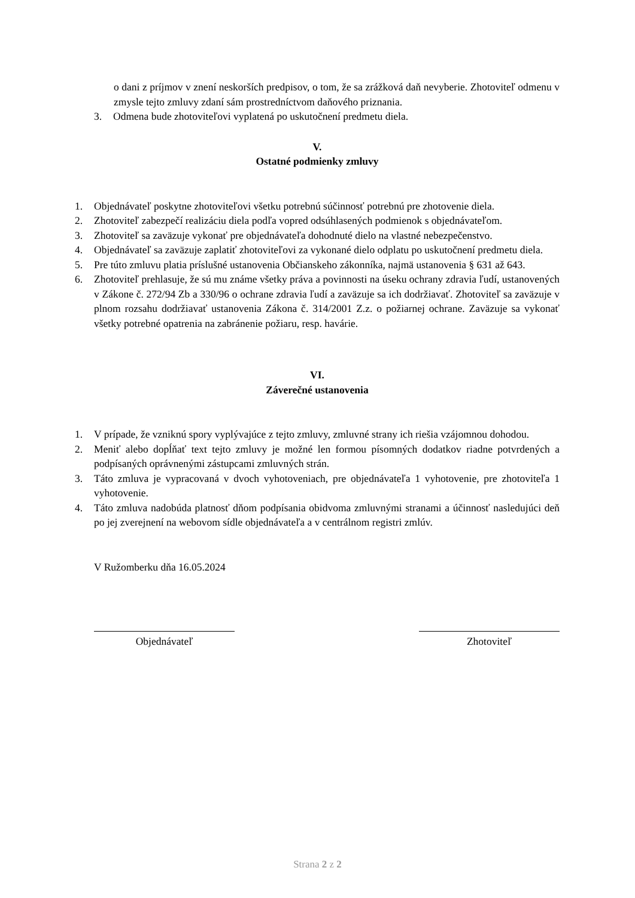o dani z príjmov v znení neskorších predpisov, o tom, že sa zrážková daň nevyberie. Zhotoviteľ odmenu v zmysle tejto zmluvy zdaní sám prostredníctvom daňového priznania.
3. Odmena bude zhotoviteľovi vyplatená po uskutočnení predmetu diela.
V.
Ostatné podmienky zmluvy
1. Objednávateľ poskytne zhotoviteľovi všetku potrebnú súčinnosť potrebnú pre zhotovenie diela.
2. Zhotoviteľ zabezpečí realizáciu diela podľa vopred odsúhlasených podmienok s objednávateľom.
3. Zhotoviteľ sa zaväzuje vykonať pre objednávateľa dohodnuté dielo na vlastné nebezpečenstvo.
4. Objednávateľ sa zaväzuje zaplatiť zhotoviteľovi za vykonané dielo odplatu po uskutočnení predmetu diela.
5. Pre túto zmluvu platia príslušné ustanovenia Občianskeho zákonníka, najmä ustanovenia § 631 až 643.
6. Zhotoviteľ prehlasuje, že sú mu známe všetky práva a povinnosti na úseku ochrany zdravia ľudí, ustanovených v Zákone č. 272/94 Zb a 330/96 o ochrane zdravia ľudí a zaväzuje sa ich dodržiavať. Zhotoviteľ sa zaväzuje v plnom rozsahu dodržiavať ustanovenia Zákona č. 314/2001 Z.z. o požiarnej ochrane. Zaväzuje sa vykonať všetky potrebné opatrenia na zabránenie požiaru, resp. havárie.
VI.
Záverečné ustanovenia
1. V prípade, že vzniknú spory vyplývajúce z tejto zmluvy, zmluvné strany ich riešia vzájomnou dohodou.
2. Meniť alebo dopĺňať text tejto zmluvy je možné len formou písomných dodatkov riadne potvrdených a podpísaných oprávnenými zástupcami zmluvných strán.
3. Táto zmluva je vypracovaná v dvoch vyhotoveniach, pre objednávateľa 1 vyhotovenie, pre zhotoviteľa 1 vyhotovenie.
4. Táto zmluva nadobúda platnosť dňom podpísania obidvoma zmluvnými stranami a účinnosť nasledujúci deň po jej zverejnení na webovom sídle objednávateľa a v centrálnom registri zmlúv.
V Ružomberku dňa 16.05.2024
Objednávateľ Zhotoviteľ
Strana 2 z 2